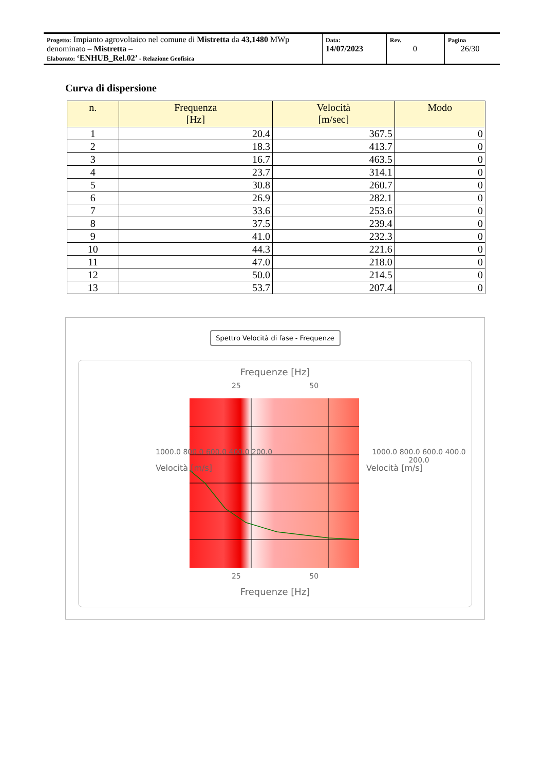| Progetto: Impianto agrovoltaico nel comune di Mistretta da 43,1480 MWp denominato – Mistretta – Elaborato: ‘ENHUB_Rel.02’ - Relazione Geofisica | Data: 14/07/2023 | Rev. 0 | Pagina 26/30 |
Curva di dispersione
| n. | Frequenza [Hz] | Velocità [m/sec] | Modo |
| --- | --- | --- | --- |
| 1 | 20.4 | 367.5 | 0 |
| 2 | 18.3 | 413.7 | 0 |
| 3 | 16.7 | 463.5 | 0 |
| 4 | 23.7 | 314.1 | 0 |
| 5 | 30.8 | 260.7 | 0 |
| 6 | 26.9 | 282.1 | 0 |
| 7 | 33.6 | 253.6 | 0 |
| 8 | 37.5 | 239.4 | 0 |
| 9 | 41.0 | 232.3 | 0 |
| 10 | 44.3 | 221.6 | 0 |
| 11 | 47.0 | 218.0 | 0 |
| 12 | 50.0 | 214.5 | 0 |
| 13 | 53.7 | 207.4 | 0 |
Spettro Velocità di fase - Frequenze
Frequenze [Hz]
25 50
1000.0 800.0 600.0 400.0 200.0
Velocità [m/s]
1000.0 800.0 600.0 400.0 200.0
Velocità [m/s]
25 50
Frequenze [Hz]